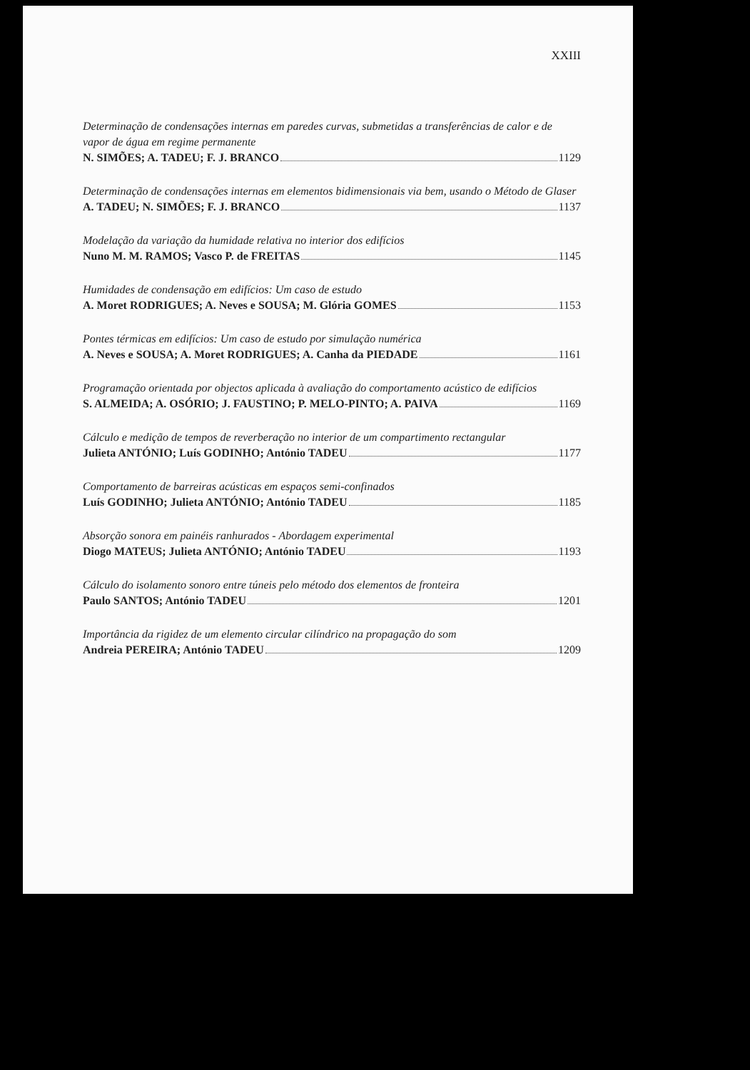XXIII
Determinação de condensações internas em paredes curvas, submetidas a transferências de calor e de vapor de água em regime permanente
N. SIMÕES; A. TADEU; F. J. BRANCO 1129
Determinação de condensações internas em elementos bidimensionais via bem, usando o Método de Glaser
A. TADEU; N. SIMÕES; F. J. BRANCO 1137
Modelação da variação da humidade relativa no interior dos edifícios
Nuno M. M. RAMOS; Vasco P. de FREITAS 1145
Humidades de condensação em edifícios: Um caso de estudo
A. Moret RODRIGUES; A. Neves e SOUSA; M. Glória GOMES 1153
Pontes térmicas em edifícios: Um caso de estudo por simulação numérica
A. Neves e SOUSA; A. Moret RODRIGUES; A. Canha da PIEDADE 1161
Programação orientada por objectos aplicada à avaliação do comportamento acústico de edifícios
S. ALMEIDA; A. OSÓRIO; J. FAUSTINO; P. MELO-PINTO; A. PAIVA 1169
Cálculo e medição de tempos de reverberação no interior de um compartimento rectangular
Julieta ANTÓNIO; Luís GODINHO; António TADEU 1177
Comportamento de barreiras acústicas em espaços semi-confinados
Luís GODINHO; Julieta ANTÓNIO; António TADEU 1185
Absorção sonora em painéis ranhurados - Abordagem experimental
Diogo MATEUS; Julieta ANTÓNIO; António TADEU 1193
Cálculo do isolamento sonoro entre túneis pelo método dos elementos de fronteira
Paulo SANTOS; António TADEU 1201
Importância da rigidez de um elemento circular cilíndrico na propagação do som
Andreia PEREIRA; António TADEU 1209